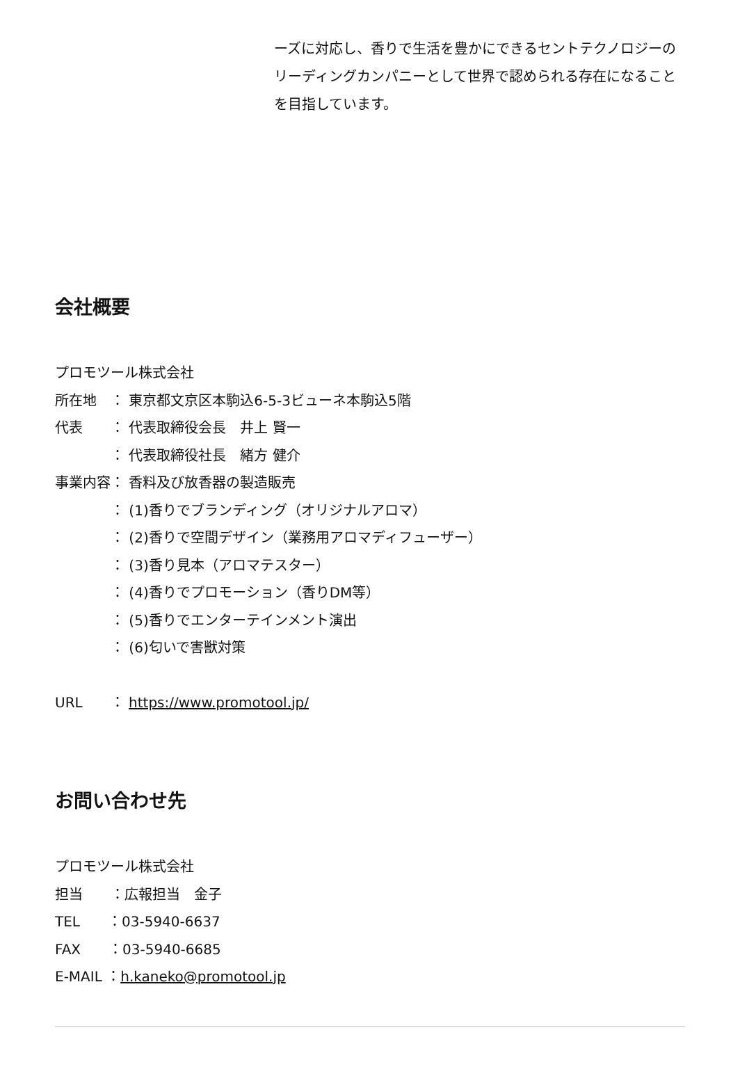ーズに対応し、香りで生活を豊かにできるセントテクノロジーのリーディングカンパニーとして世界で認められる存在になることを目指しています。
会社概要
プロモツール株式会社
所在地　： 東京都文京区本駒込6-5-3ビューネ本駒込5階
代表　　： 代表取締役会長　井上 賢一
　　　　： 代表取締役社長　緒方 健介
事業内容： 香料及び放香器の製造販売
　　　　： (1)香りでブランディング（オリジナルアロマ）
　　　　： (2)香りで空間デザイン（業務用アロマディフューザー）
　　　　： (3)香り見本（アロマテスター）
　　　　： (4)香りでプロモーション（香りDM等）
　　　　： (5)香りでエンターテインメント演出
　　　　： (6)匂いで害獣対策
URL　　： https://www.promotool.jp/
お問い合わせ先
プロモツール株式会社
担当　　：広報担当　金子
TEL　　：03-5940-6637
FAX　　：03-5940-6685
E-MAIL ：h.kaneko@promotool.jp